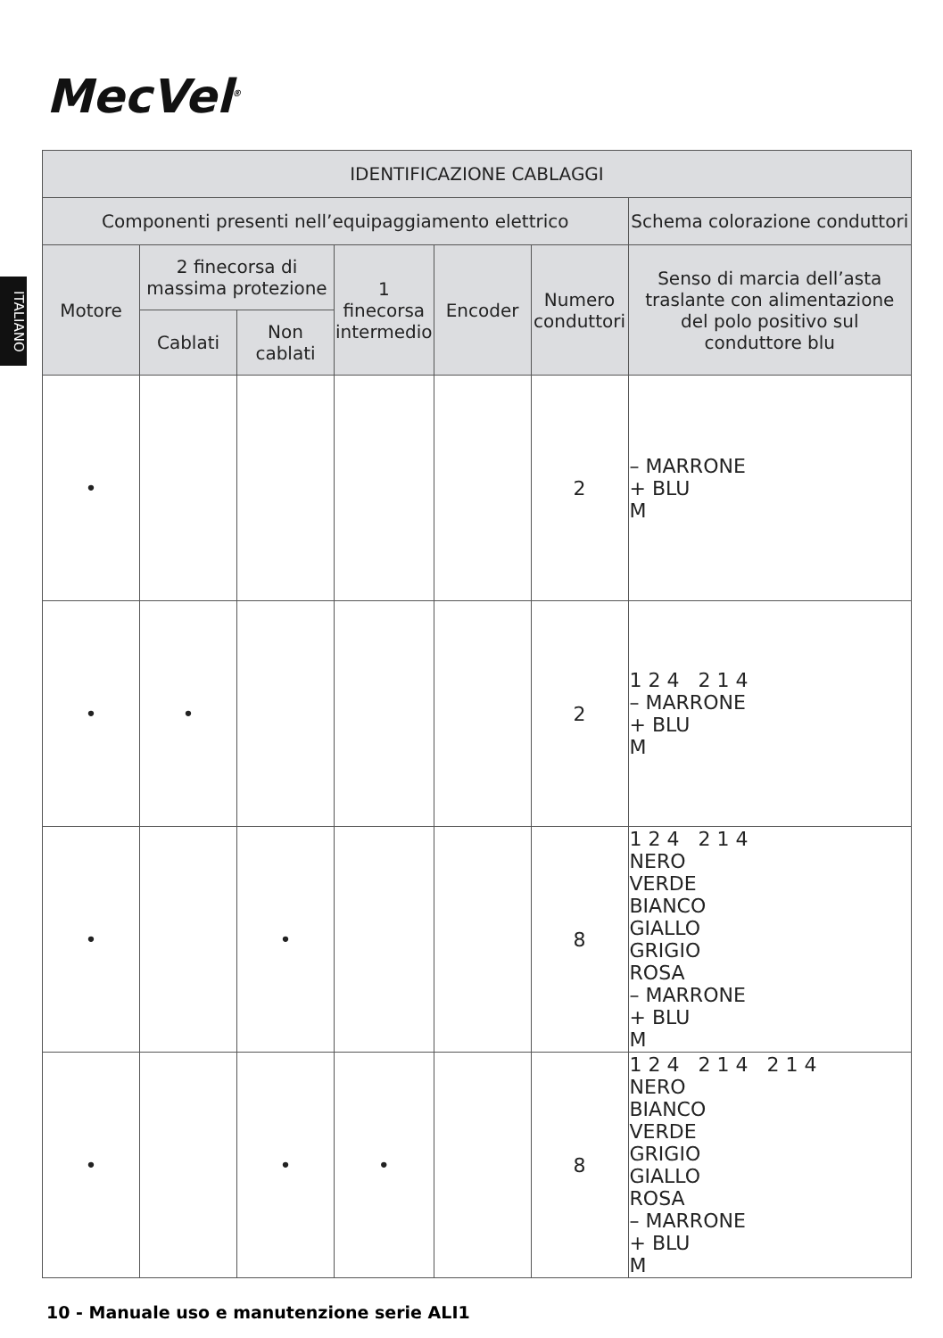MecVel<sup>®</sup>
ITALIANO
| IDENTIFICAZIONE CABLAGGI | | | | | | |
| --- | --- | --- | --- | --- | --- | --- |
| Componenti presenti nell’equipaggiamento elettrico | | | | | | Schema colorazione conduttori |
| Motore | 2 finecorsa di massima protezione | | 1 finecorsa intermedio | Encoder | Numero conduttori | Senso di marcia dell’asta traslante con alimentazione del polo positivo sul conduttore blu |
| | Cablati | Non cablati | | | | |
| • | | | | | 2 | – MARRONE + BLU M |
| • | • | | | | 2 | 1 2 4 2 1 4 – MARRONE + BLU M |
| • | | • | | | 8 | 1 2 4 2 1 4 NERO VERDE BIANCO GIALLO GRIGIO ROSA – MARRONE + BLU M |
| • | | • | • | | 8 | 1 2 4 2 1 4 2 1 4 NERO BIANCO VERDE GRIGIO GIALLO ROSA – MARRONE + BLU M |
10 - Manuale uso e manutenzione serie ALI1